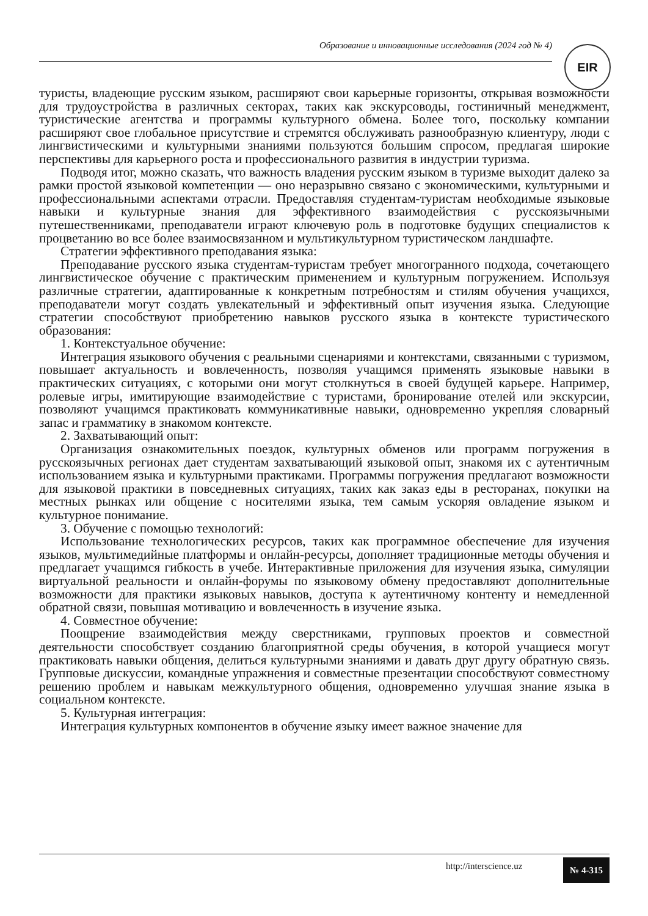Образование и инновационные исследования (2024 год № 4) EIR
туристы, владеющие русским языком, расширяют свои карьерные горизонты, открывая возможности для трудоустройства в различных секторах, таких как экскурсоводы, гостиничный менеджмент, туристические агентства и программы культурного обмена. Более того, поскольку компании расширяют свое глобальное присутствие и стремятся обслуживать разнообразную клиентуру, люди с лингвистическими и культурными знаниями пользуются большим спросом, предлагая широкие перспективы для карьерного роста и профессионального развития в индустрии туризма.
Подводя итог, можно сказать, что важность владения русским языком в туризме выходит далеко за рамки простой языковой компетенции — оно неразрывно связано с экономическими, культурными и профессиональными аспектами отрасли. Предоставляя студентам-туристам необходимые языковые навыки и культурные знания для эффективного взаимодействия с русскоязычными путешественниками, преподаватели играют ключевую роль в подготовке будущих специалистов к процветанию во все более взаимосвязанном и мультикультурном туристическом ландшафте.
Стратегии эффективного преподавания языка:
Преподавание русского языка студентам-туристам требует многогранного подхода, сочетающего лингвистическое обучение с практическим применением и культурным погружением. Используя различные стратегии, адаптированные к конкретным потребностям и стилям обучения учащихся, преподаватели могут создать увлекательный и эффективный опыт изучения языка. Следующие стратегии способствуют приобретению навыков русского языка в контексте туристического образования:
1. Контекстуальное обучение:
Интеграция языкового обучения с реальными сценариями и контекстами, связанными с туризмом, повышает актуальность и вовлеченность, позволяя учащимся применять языковые навыки в практических ситуациях, с которыми они могут столкнуться в своей будущей карьере. Например, ролевые игры, имитирующие взаимодействие с туристами, бронирование отелей или экскурсии, позволяют учащимся практиковать коммуникативные навыки, одновременно укрепляя словарный запас и грамматику в знакомом контексте.
2. Захватывающий опыт:
Организация ознакомительных поездок, культурных обменов или программ погружения в русскоязычных регионах дает студентам захватывающий языковой опыт, знакомя их с аутентичным использованием языка и культурными практиками. Программы погружения предлагают возможности для языковой практики в повседневных ситуациях, таких как заказ еды в ресторанах, покупки на местных рынках или общение с носителями языка, тем самым ускоряя овладение языком и культурное понимание.
3. Обучение с помощью технологий:
Использование технологических ресурсов, таких как программное обеспечение для изучения языков, мультимедийные платформы и онлайн-ресурсы, дополняет традиционные методы обучения и предлагает учащимся гибкость в учебе. Интерактивные приложения для изучения языка, симуляции виртуальной реальности и онлайн-форумы по языковому обмену предоставляют дополнительные возможности для практики языковых навыков, доступа к аутентичному контенту и немедленной обратной связи, повышая мотивацию и вовлеченность в изучение языка.
4. Совместное обучение:
Поощрение взаимодействия между сверстниками, групповых проектов и совместной деятельности способствует созданию благоприятной среды обучения, в которой учащиеся могут практиковать навыки общения, делиться культурными знаниями и давать друг другу обратную связь. Групповые дискуссии, командные упражнения и совместные презентации способствуют совместному решению проблем и навыкам межкультурного общения, одновременно улучшая знание языка в социальном контексте.
5. Культурная интеграция:
Интеграция культурных компонентов в обучение языку имеет важное значение для
http://interscience.uz № 4-315